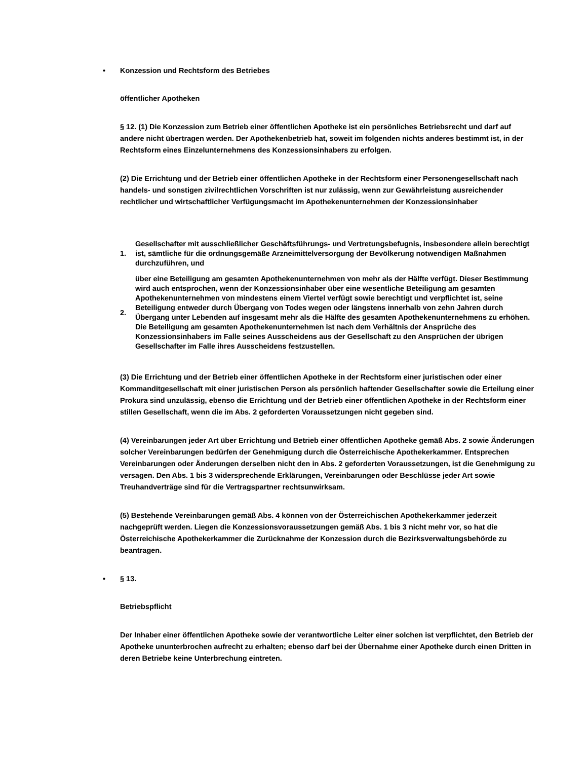• Konzession und Rechtsform des Betriebes
öffentlicher Apotheken
§ 12. (1) Die Konzession zum Betrieb einer öffentlichen Apotheke ist ein persönliches Betriebsrecht und darf auf andere nicht übertragen werden. Der Apothekenbetrieb hat, soweit im folgenden nichts anderes bestimmt ist, in der Rechtsform eines Einzelunternehmens des Konzessionsinhabers zu erfolgen.
(2) Die Errichtung und der Betrieb einer öffentlichen Apotheke in der Rechtsform einer Personengesellschaft nach handels- und sonstigen zivilrechtlichen Vorschriften ist nur zulässig, wenn zur Gewährleistung ausreichender rechtlicher und wirtschaftlicher Verfügungsmacht im Apothekenunternehmen der Konzessionsinhaber
1.
Gesellschafter mit ausschließlicher Geschäftsführungs- und Vertretungsbefugnis, insbesondere allein berechtigt ist, sämtliche für die ordnungsgemäße Arzneimittelversorgung der Bevölkerung notwendigen Maßnahmen durchzuführen, und
2.
über eine Beteiligung am gesamten Apothekenunternehmen von mehr als der Hälfte verfügt. Dieser Bestimmung wird auch entsprochen, wenn der Konzessionsinhaber über eine wesentliche Beteiligung am gesamten Apothekenunternehmen von mindestens einem Viertel verfügt sowie berechtigt und verpflichtet ist, seine Beteiligung entweder durch Übergang von Todes wegen oder längstens innerhalb von zehn Jahren durch Übergang unter Lebenden auf insgesamt mehr als die Hälfte des gesamten Apothekenunternehmens zu erhöhen. Die Beteiligung am gesamten Apothekenunternehmen ist nach dem Verhältnis der Ansprüche des Konzessionsinhabers im Falle seines Ausscheidens aus der Gesellschaft zu den Ansprüchen der übrigen Gesellschafter im Falle ihres Ausscheidens festzustellen.
(3) Die Errichtung und der Betrieb einer öffentlichen Apotheke in der Rechtsform einer juristischen oder einer Kommanditgesellschaft mit einer juristischen Person als persönlich haftender Gesellschafter sowie die Erteilung einer Prokura sind unzulässig, ebenso die Errichtung und der Betrieb einer öffentlichen Apotheke in der Rechtsform einer stillen Gesellschaft, wenn die im Abs. 2 geforderten Voraussetzungen nicht gegeben sind.
(4) Vereinbarungen jeder Art über Errichtung und Betrieb einer öffentlichen Apotheke gemäß Abs. 2 sowie Änderungen solcher Vereinbarungen bedürfen der Genehmigung durch die Österreichische Apothekerkammer. Entsprechen Vereinbarungen oder Änderungen derselben nicht den in Abs. 2 geforderten Voraussetzungen, ist die Genehmigung zu versagen. Den Abs. 1 bis 3 widersprechende Erklärungen, Vereinbarungen oder Beschlüsse jeder Art sowie Treuhandverträge sind für die Vertragspartner rechtsunwirksam.
(5) Bestehende Vereinbarungen gemäß Abs. 4 können von der Österreichischen Apothekerkammer jederzeit nachgeprüft werden. Liegen die Konzessionsvoraussetzungen gemäß Abs. 1 bis 3 nicht mehr vor, so hat die Österreichische Apothekerkammer die Zurücknahme der Konzession durch die Bezirksverwaltungsbehörde zu beantragen.
• § 13.
Betriebspflicht
Der Inhaber einer öffentlichen Apotheke sowie der verantwortliche Leiter einer solchen ist verpflichtet, den Betrieb der Apotheke ununterbrochen aufrecht zu erhalten; ebenso darf bei der Übernahme einer Apotheke durch einen Dritten in deren Betriebe keine Unterbrechung eintreten.